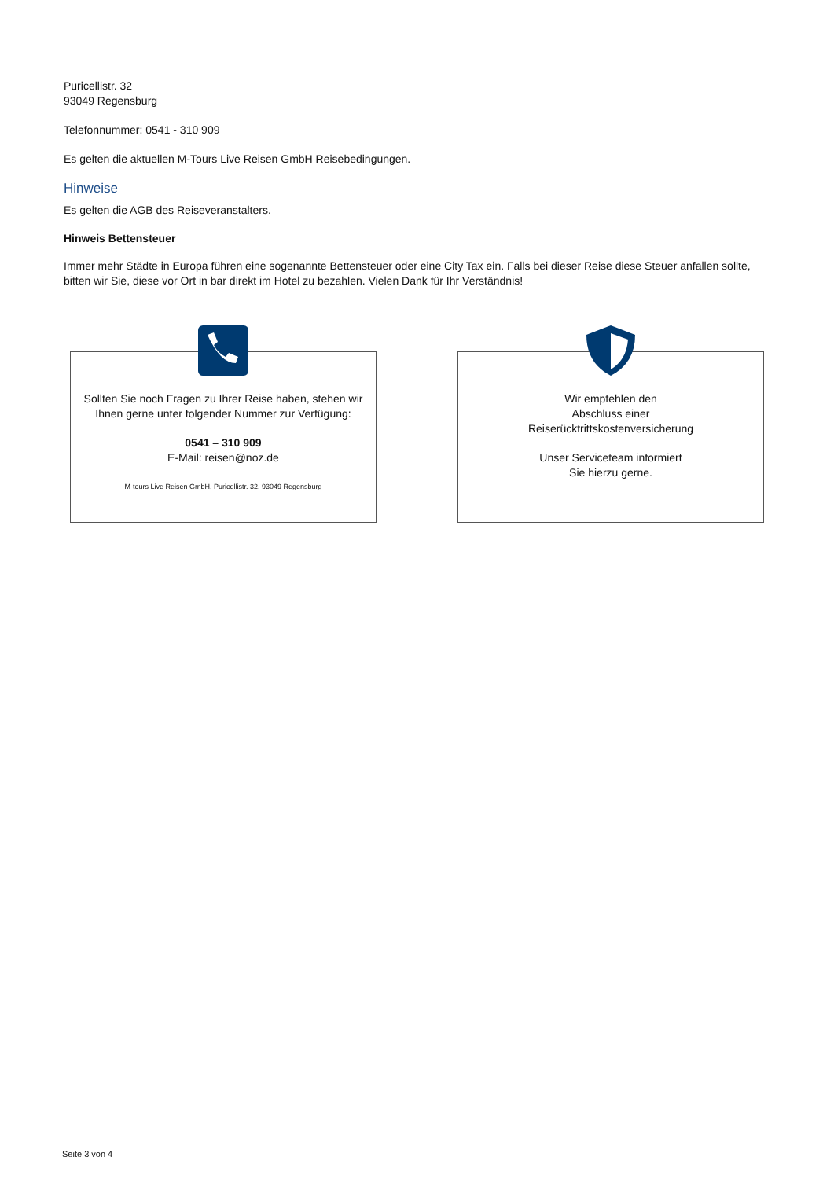Puricellistr. 32
93049 Regensburg
Telefonnummer: 0541 - 310 909
Es gelten die aktuellen M-Tours Live Reisen GmbH Reisebedingungen.
Hinweise
Es gelten die AGB des Reiseveranstalters.
Hinweis Bettensteuer
Immer mehr Städte in Europa führen eine sogenannte Bettensteuer oder eine City Tax ein. Falls bei dieser Reise diese Steuer anfallen sollte, bitten wir Sie, diese vor Ort in bar direkt im Hotel zu bezahlen. Vielen Dank für Ihr Verständnis!
Sollten Sie noch Fragen zu Ihrer Reise haben, stehen wir Ihnen gerne unter folgender Nummer zur Verfügung:
0541 – 310 909
E-Mail: reisen@noz.de
M-tours Live Reisen GmbH, Puricellistr. 32, 93049 Regensburg
Wir empfehlen den
Abschluss einer
Reiserücktrittskostenversicherung
Unser Serviceteam informiert
Sie hierzu gerne.
Seite 3 von 4